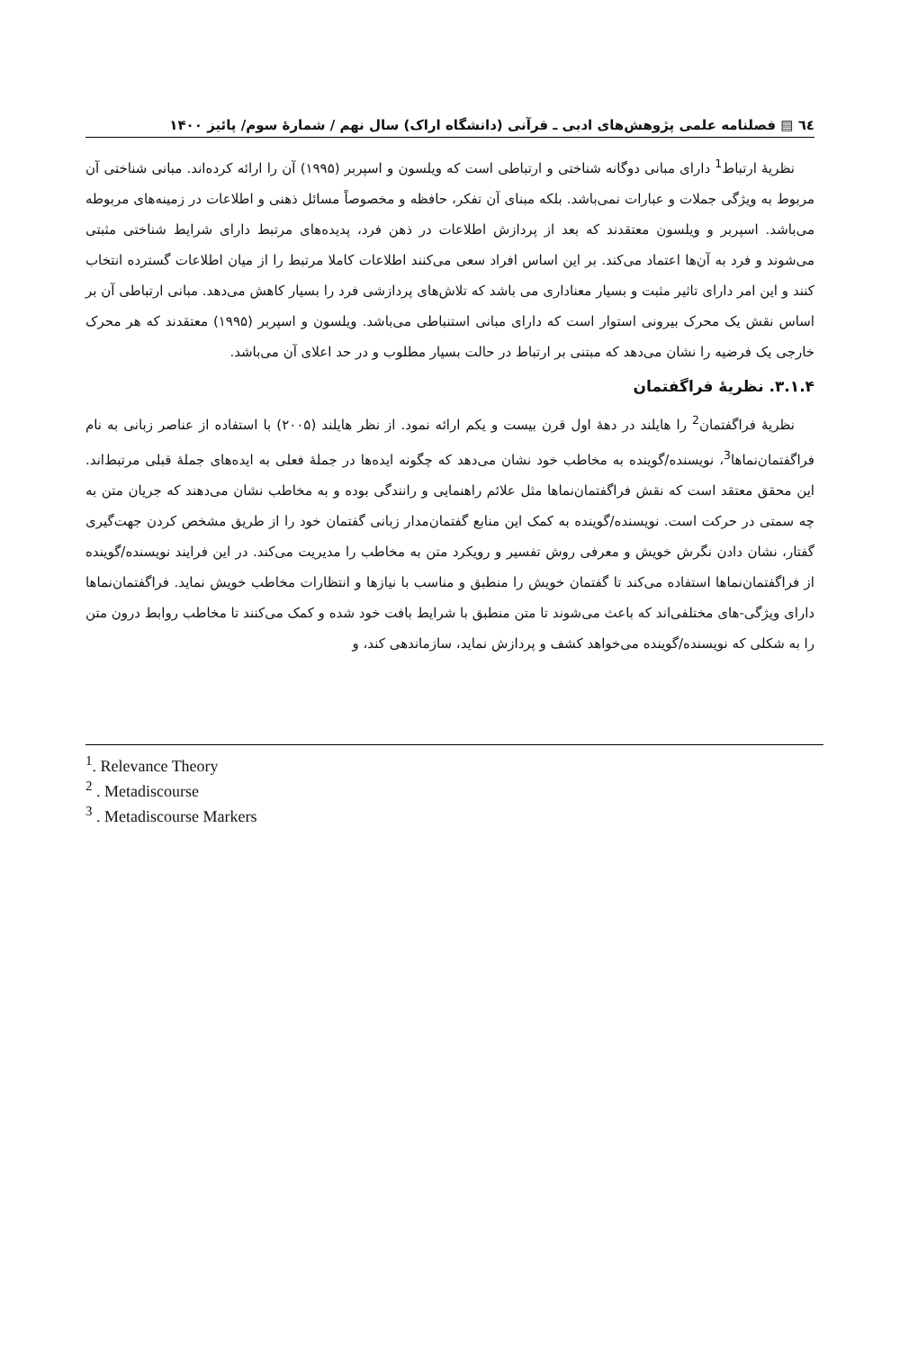٦٤ ▤ فصلنامه علمی پژوهش‌های ادبی ـ قرآنی (دانشگاه اراک) سال نهم / شمارهٔ سوم/ پائیز ۱۴۰۰
نظریهٔ ارتباط<sup>1</sup> دارای مبانی دوگانه شناختی و ارتباطی است که ویلسون و اسپربر (۱۹۹۵) آن را ارائه کرده‌اند. مبانی شناختی آن مربوط به ویژگی جملات و عبارات نمی‌باشد. بلکه مبنای آن تفکر، حافظه و مخصوصاً مسائل ذهنی و اطلاعات در زمینه‌های مربوطه می‌باشد. اسپربر و ویلسون معتقدند که بعد از پردازش اطلاعات در ذهن فرد، پدیده‌های مرتبط دارای شرایط شناختی مثبتی می‌شوند و فرد به آن‌ها اعتماد می‌کند. بر این اساس افراد سعی می‌کنند اطلاعات کاملا مرتبط را از میان اطلاعات گسترده انتخاب کنند و این امر دارای تاثیر مثبت و بسیار معناداری می باشد که تلاش‌های پردازشی فرد را بسیار کاهش می‌دهد. مبانی ارتباطی آن بر اساس نقش یک محرک بیرونی استوار است که دارای مبانی استنباطی می‌باشد. ویلسون و اسپربر (۱۹۹۵) معتقدند که هر محرک خارجی یک فرضیه را نشان می‌دهد که مبتنی بر ارتباط در حالت بسیار مطلوب و در حد اعلای آن می‌باشد.
۳.۱.۴. نظریهٔ فراگفتمان
نظریهٔ فراگفتمان<sup>2</sup> را هایلند در دههٔ اول قرن بیست و یکم ارائه نمود. از نظر هایلند (۲۰۰۵) با استفاده از عناصر زبانی به نام فراگفتمان‌نماها<sup>3</sup>، نویسنده/گوینده به مخاطب خود نشان می‌دهد که چگونه ایده‌ها در جملهٔ فعلی به ایده‌های جملهٔ قبلی مرتبط‌اند. این محقق معتقد است که نقش فراگفتمان‌نماها مثل علائم راهنمایی و رانندگی بوده و به مخاطب نشان می‌دهند که جریان متن به چه سمتی در حرکت است. نویسنده/گوینده به کمک این منابع گفتمان‌مدار زبانی گفتمان خود را از طریق مشخص کردن جهت‌گیری گفتار، نشان دادن نگرش خویش و معرفی روش تفسیر و رویکرد متن به مخاطب را مدیریت می‌کند. در این فرایند نویسنده/گوینده از فراگفتمان‌نماها استفاده می‌کند تا گفتمان خویش را منطبق و مناسب با نیازها و انتظارات مخاطب خویش نماید. فراگفتمان‌نماها دارای ویژگی-های مختلفی‌اند که باعث می‌شوند تا متن منطبق با شرایط بافت خود شده و کمک می‌کنند تا مخاطب روابط درون متن را به شکلی که نویسنده/گوینده می‌خواهد کشف و پردازش نماید، سازماندهی کند، و
<sup>1</sup>. Relevance Theory
<sup>2</sup> . Metadiscourse
<sup>3</sup> . Metadiscourse Markers